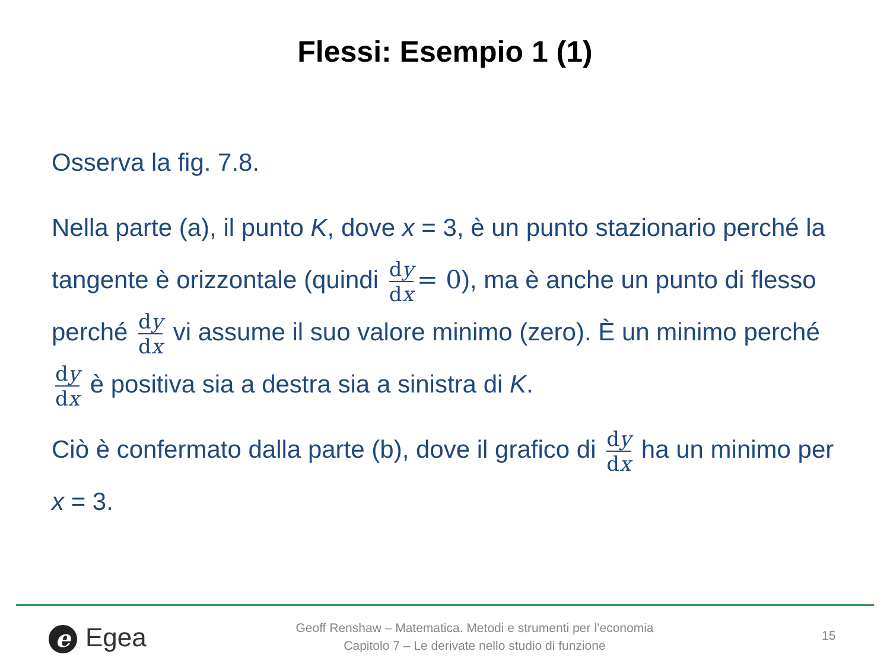Flessi: Esempio 1 (1)
Osserva la fig. 7.8.
Nella parte (a), il punto K, dove x = 3, è un punto stazionario perché la tangente è orizzontale (quindi dy dx = 0), ma è anche un punto di flesso perché dy dx vi assume il suo valore minimo (zero). È un minimo perché dy dx è positiva sia a destra sia a sinistra di K.
Ciò è confermato dalla parte (b), dove il grafico di dy dx ha un minimo per x = 3.
e Egea
Geoff Renshaw – Matematica. Metodi e strumenti per l’economia
Capitolo 7 – Le derivate nello studio di funzione
15